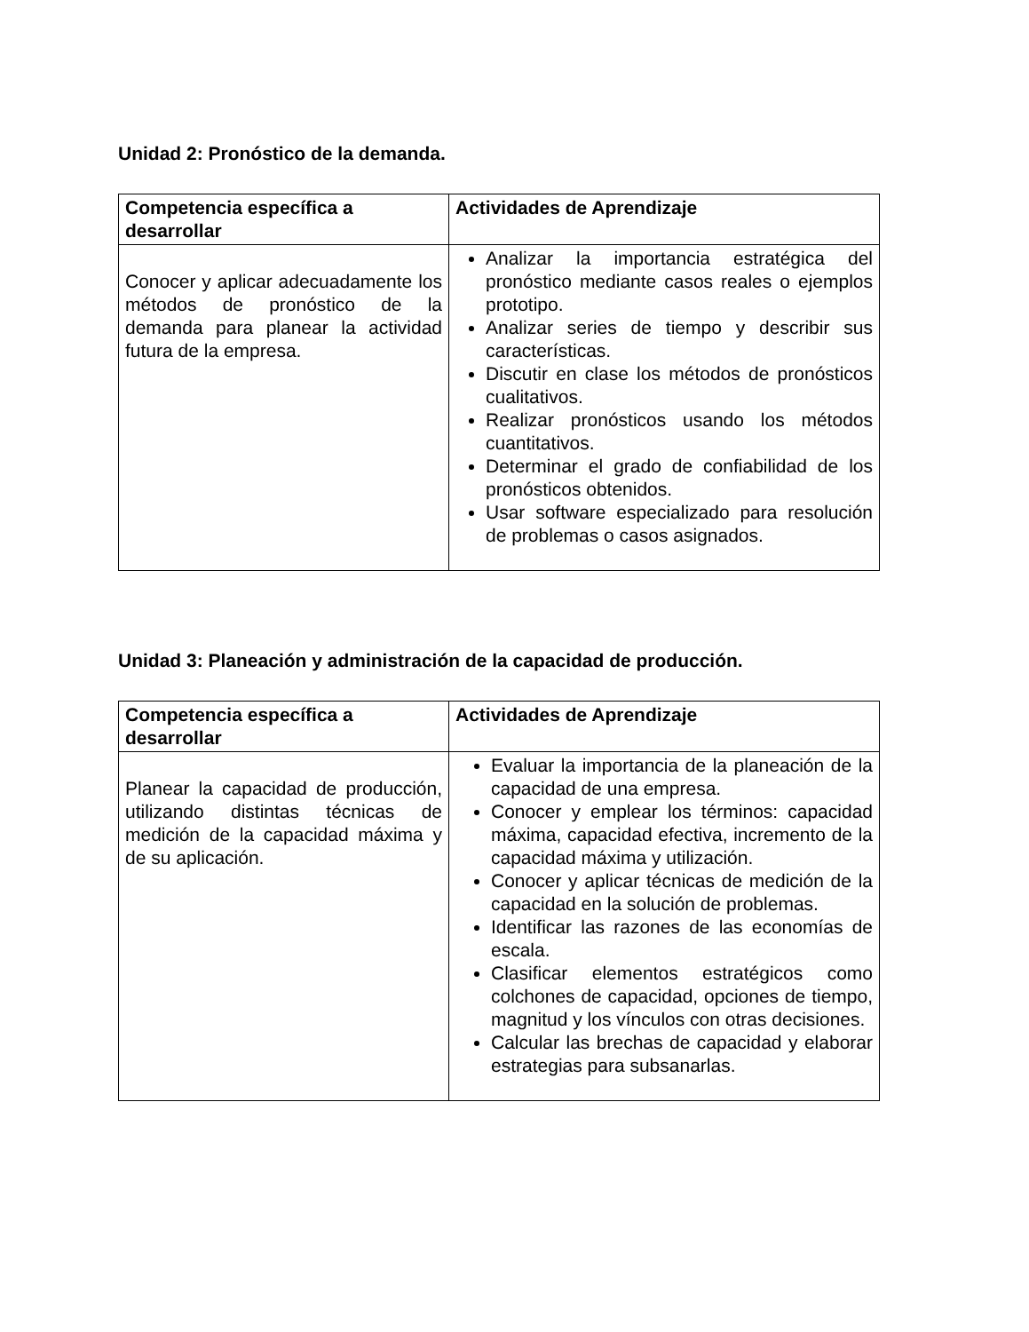Unidad 2: Pronóstico de la demanda.
| Competencia específica a desarrollar | Actividades de Aprendizaje |
| --- | --- |
| Conocer y aplicar adecuadamente los métodos de pronóstico de la demanda para planear la actividad futura de la empresa. | Analizar la importancia estratégica del pronóstico mediante casos reales o ejemplos prototipo. Analizar series de tiempo y describir sus características. Discutir en clase los métodos de pronósticos cualitativos. Realizar pronósticos usando los métodos cuantitativos. Determinar el grado de confiabilidad de los pronósticos obtenidos. Usar software especializado para resolución de problemas o casos asignados. |
Unidad 3: Planeación y administración de la capacidad de producción.
| Competencia específica a desarrollar | Actividades de Aprendizaje |
| --- | --- |
| Planear la capacidad de producción, utilizando distintas técnicas de medición de la capacidad máxima y de su aplicación. | Evaluar la importancia de la planeación de la capacidad de una empresa. Conocer y emplear los términos: capacidad máxima, capacidad efectiva, incremento de la capacidad máxima y utilización. Conocer y aplicar técnicas de medición de la capacidad en la solución de problemas. Identificar las razones de las economías de escala. Clasificar elementos estratégicos como colchones de capacidad, opciones de tiempo, magnitud y los vínculos con otras decisiones. Calcular las brechas de capacidad y elaborar estrategias para subsanarlas. |